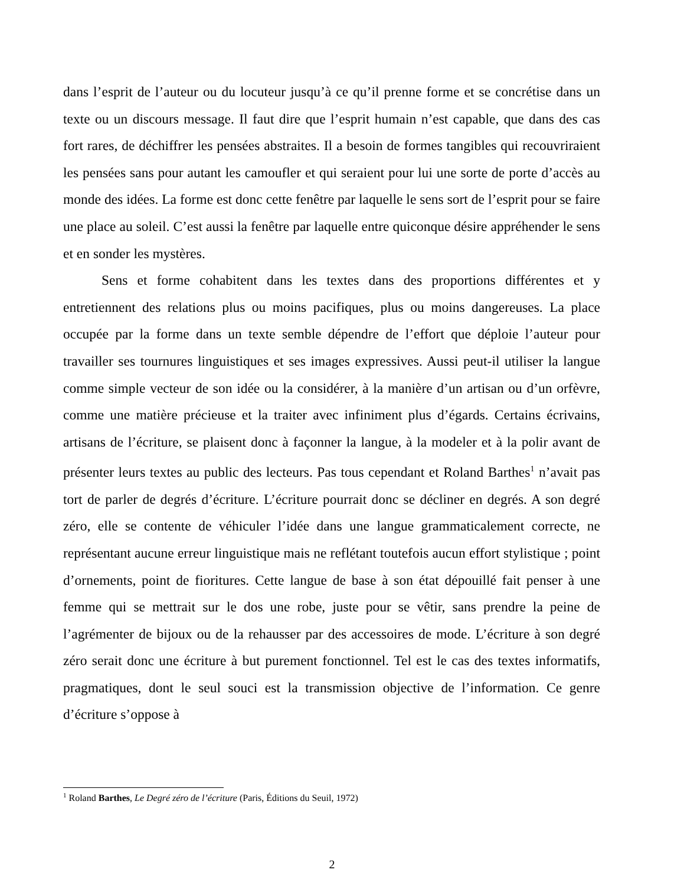dans l’esprit de l’auteur ou du locuteur jusqu’à ce qu’il prenne forme et se concrétise dans un texte ou un discours message. Il faut dire que l’esprit humain n’est capable, que dans des cas fort rares, de déchiffrer les pensées abstraites. Il a besoin de formes tangibles qui recouvriraient les pensées sans pour autant les camoufler et qui seraient pour lui une sorte de porte d’accès au monde des idées. La forme est donc cette fenêtre par laquelle le sens sort de l’esprit pour se faire une place au soleil. C’est aussi la fenêtre par laquelle entre quiconque désire appréhender le sens et en sonder les mystères.
Sens et forme cohabitent dans les textes dans des proportions différentes et y entretiennent des relations plus ou moins pacifiques, plus ou moins dangereuses. La place occupée par la forme dans un texte semble dépendre de l’effort que déploie l’auteur pour travailler ses tournures linguistiques et ses images expressives. Aussi peut-il utiliser la langue comme simple vecteur de son idée ou la considérer, à la manière d’un artisan ou d’un orfèvre, comme une matière précieuse et la traiter avec infiniment plus d’égards. Certains écrivains, artisans de l’écriture, se plaisent donc à façonner la langue, à la modeler et à la polir avant de présenter leurs textes au public des lecteurs. Pas tous cependant et Roland Barthes<sup>1</sup> n’avait pas tort de parler de degrés d’écriture. L’écriture pourrait donc se décliner en degrés. A son degré zéro, elle se contente de véhiculer l’idée dans une langue grammaticalement correcte, ne représentant aucune erreur linguistique mais ne reflétant toutefois aucun effort stylistique ; point d’ornements, point de fioritures. Cette langue de base à son état dépouillé fait penser à une femme qui se mettrait sur le dos une robe, juste pour se vêtir, sans prendre la peine de l’agrémenter de bijoux ou de la rehausser par des accessoires de mode. L’écriture à son degré zéro serait donc une écriture à but purement fonctionnel. Tel est le cas des textes informatifs, pragmatiques, dont le seul souci est la transmission objective de l’information. Ce genre d’écriture s’oppose à
<sup>1</sup> Roland Barthes, Le Degré zéro de l’écriture (Paris, Éditions du Seuil, 1972)
2